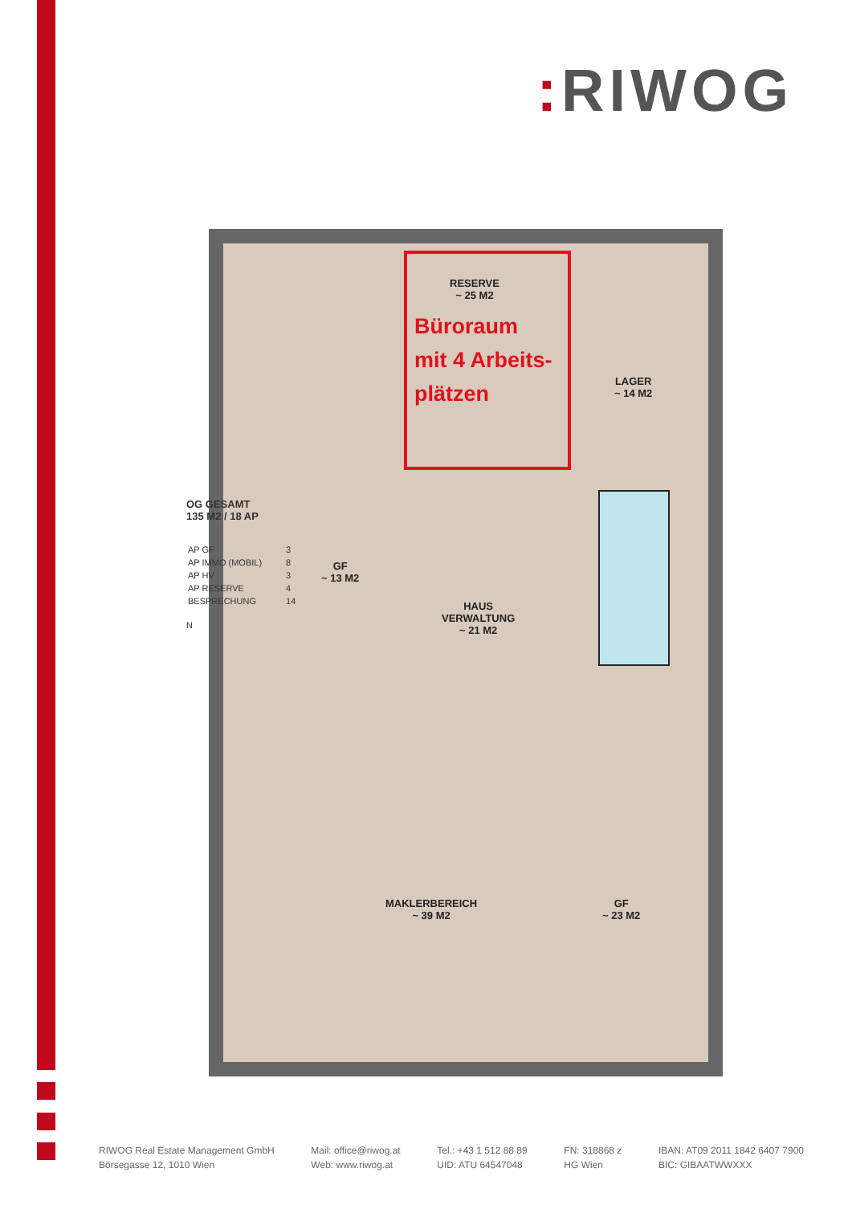: RIWOG
RESERVE
~ 25 M2
Büroraum
mit 4 Arbeits-
plätzen
LAGER
~ 14 M2
GF
~ 13 M2
HAUS
VERWALTUNG
~ 21 M2
MAKLERBEREICH
~ 39 M2
GF
~ 23 M2
OG GESAMT
135 M2 / 18 AP
| AP GF | 3 |
| AP IMMO (MOBIL) | 8 |
| AP HV | 3 |
| AP RESERVE | 4 |
| BESPRECHUNG | 14 |
N
RIWOG Real Estate Management GmbH
Börsegasse 12, 1010 Wien
Mail: office@riwog.at
Web: www.riwog.at
Tel.: +43 1 512 88 89
UID: ATU 64547048
FN: 318868 z
HG Wien
IBAN: AT09 2011 1842 6407 7900
BIC: GIBAATWWXXX